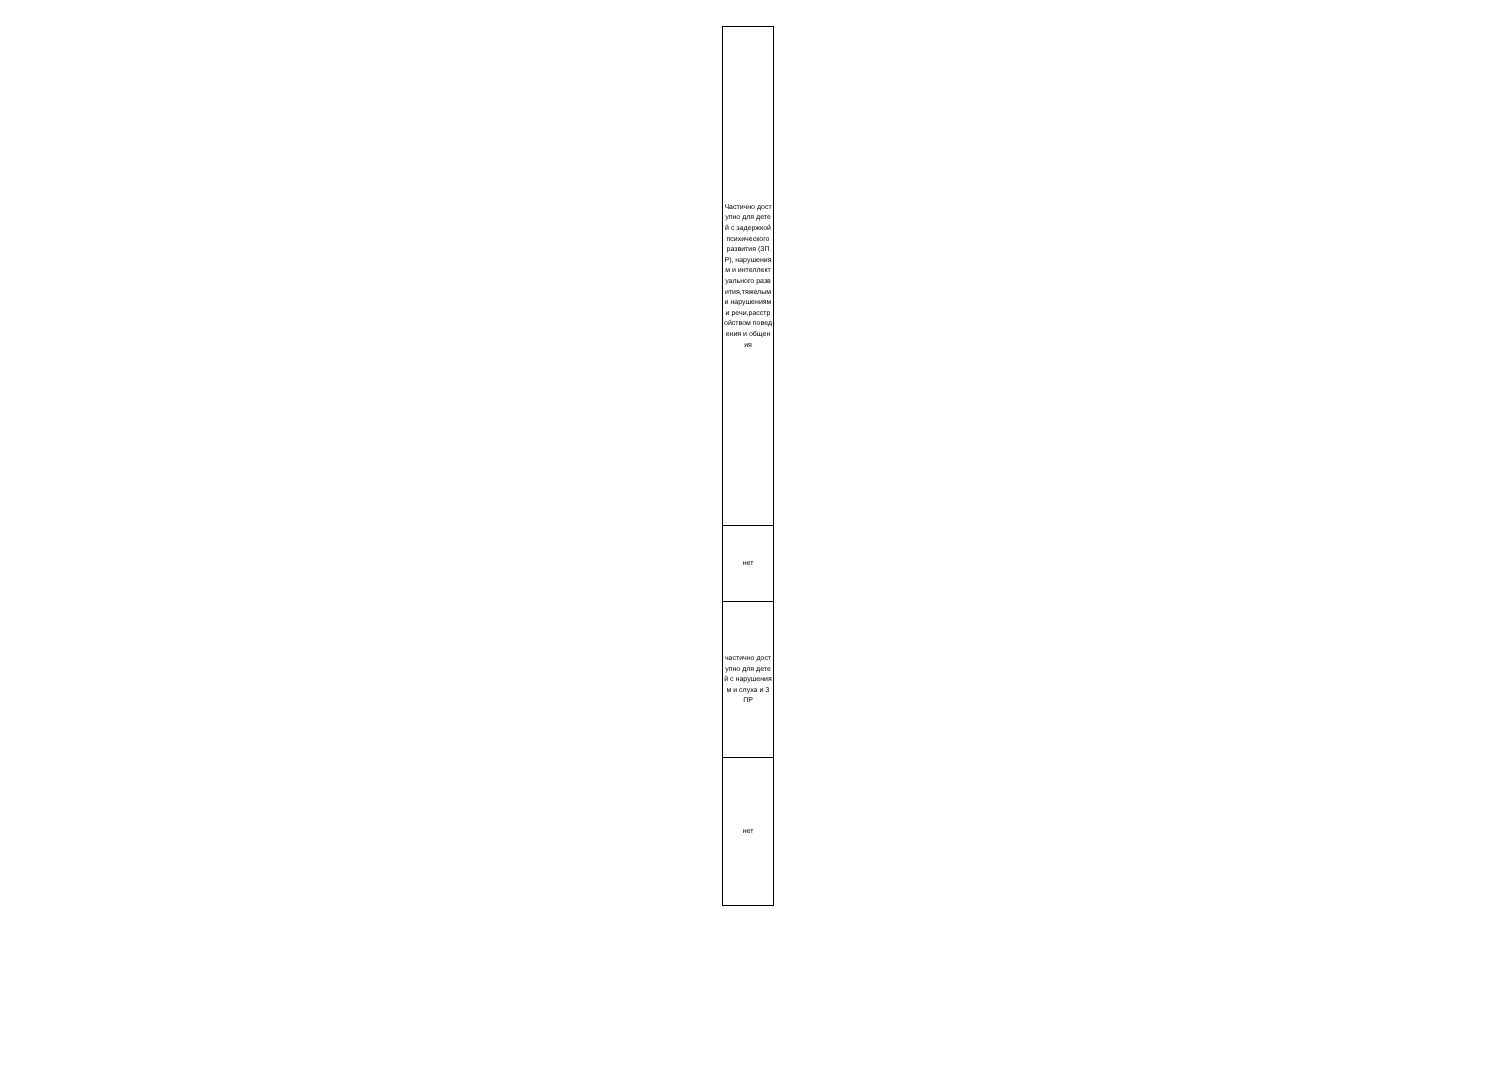| Частично доступно для детей с задержкой психического развития (ЗПР), нарушениям и интеллектуального развития,тяжелыми нарушениям и речи,расстройством поведения и общения |
| нет |
| частично доступно для детей с нарушениям и слуха и ЗПР |
| нет |